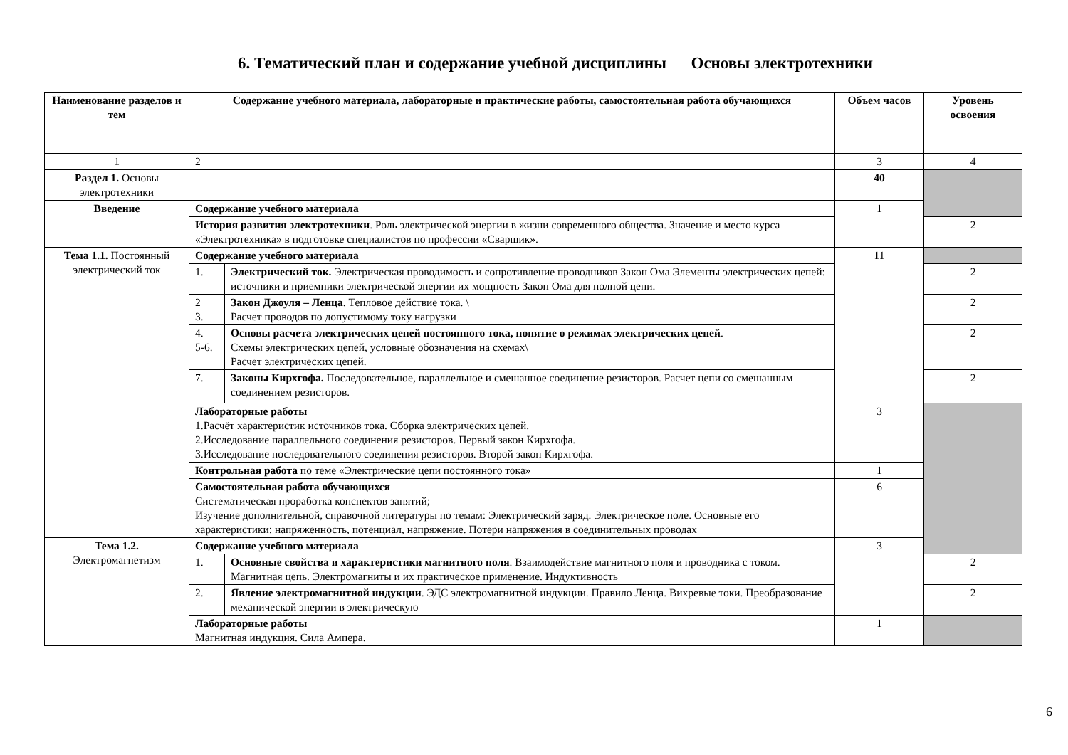6. Тематический план и содержание учебной дисциплины Основы электротехники
| Наименование разделов и тем | Содержание учебного материала, лабораторные и практические работы, самостоятельная работа обучающихся | | Объем часов | Уровень освоения |
| --- | --- | --- | --- | --- |
| 1 | 2 | | 3 | 4 |
| Раздел 1. Основы электротехники | | | 40 | |
| Введение | Содержание учебного материала | | 1 | |
| | История развития электротехники . Роль электрической энергии в жизни современного общества. Значение и место курса «Электротехника» в подготовке специалистов по профессии «Сварщик». | | | 2 |
| Тема 1.1. Постоянный электрический ток | Содержание учебного материала | | 11 | |
| | 1. | Электрический ток. Электрическая проводимость и сопротивление проводников Закон Ома Элементы электрических цепей: источники и приемники электрической энергии их мощность Закон Ома для полной цепи. | | 2 |
| | 2 3. | Закон Джоуля – Ленца . Тепловое действие тока. \ Расчет проводов по допустимому току нагрузки | | 2 |
| | 4. 5-6. | Основы расчета электрических цепей постоянного тока, понятие о режимах электрических цепей . Схемы электрических цепей, условные обозначения на схемах\ Расчет электрических цепей. | | 2 |
| | 7. | Законы Кирхгофа. Последовательное, параллельное и смешанное соединение резисторов. Расчет цепи со смешанным соединением резисторов. | | 2 |
| | Лабораторные работы 1.Расчёт характеристик источников тока. Сборка электрических цепей. 2.Исследование параллельного соединения резисторов. Первый закон Кирхгофа. 3.Исследование последовательного соединения резисторов. Второй закон Кирхгофа. | | 3 | |
| | Контрольная работа по теме «Электрические цепи постоянного тока» | | 1 | |
| | Самостоятельная работа обучающихся Систематическая проработка конспектов занятий; Изучение дополнительной, справочной литературы по темам: Электрический заряд. Электрическое поле. Основные его характеристики: напряженность, потенциал, напряжение. Потери напряжения в соединительных проводах | | 6 | |
| Тема 1.2. Электромагнетизм | Содержание учебного материала | | 3 | |
| | 1. | Основные свойства и характеристики магнитного поля . Взаимодействие магнитного поля и проводника с током. Магнитная цепь. Электромагниты и их практическое применение. Индуктивность | | 2 |
| | 2. | Явление электромагнитной индукции . ЭДС электромагнитной индукции. Правило Ленца. Вихревые токи. Преобразование механической энергии в электрическую | | 2 |
| | Лабораторные работы Магнитная индукция. Сила Ампера. | | 1 | |
6